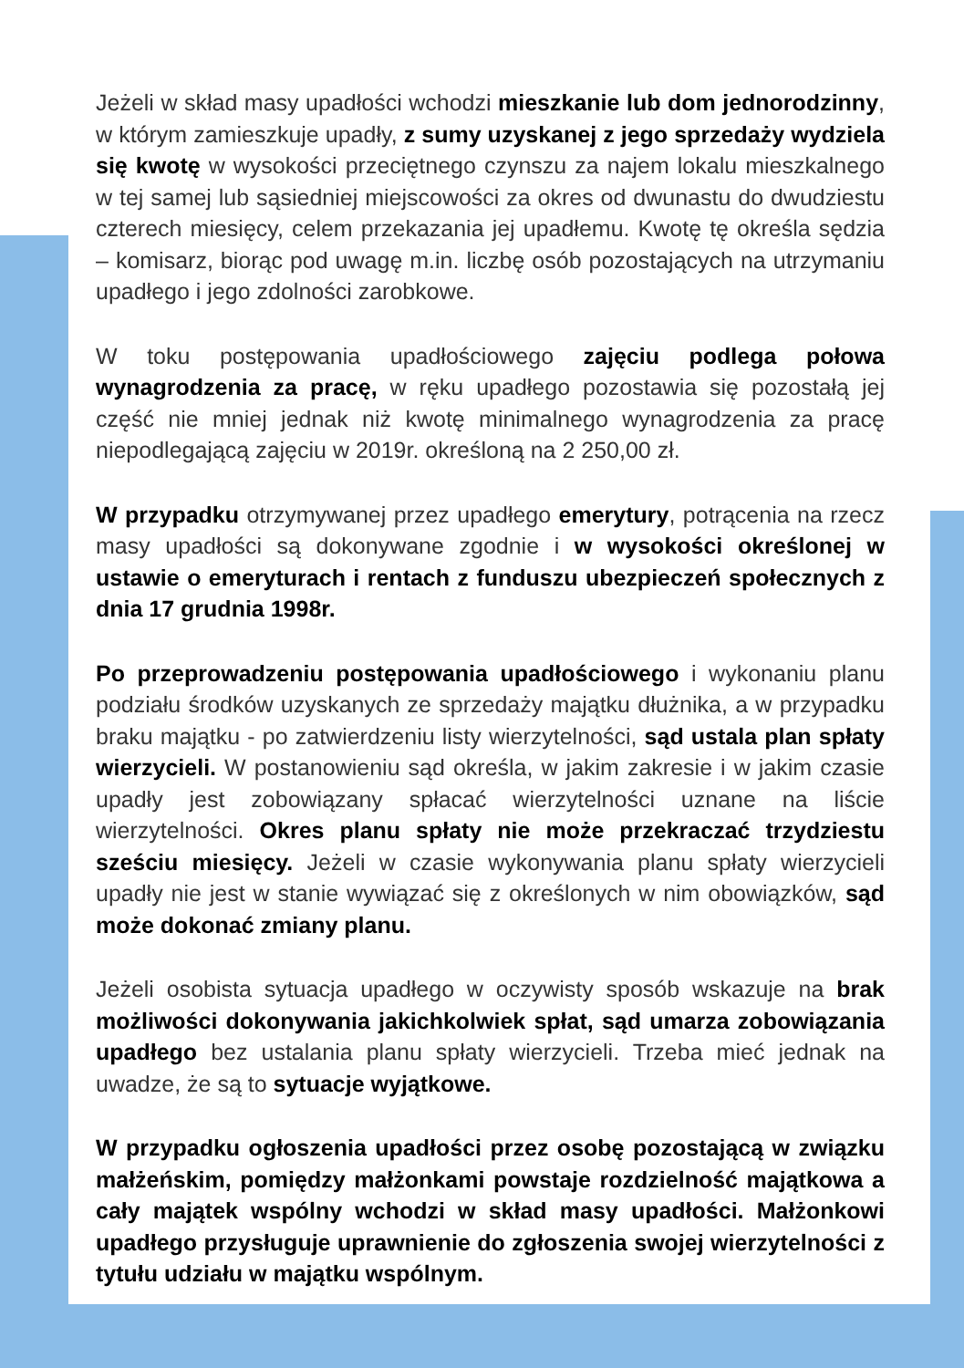Jeżeli w skład masy upadłości wchodzi mieszkanie lub dom jednorodzinny, w którym zamieszkuje upadły, z sumy uzyskanej z jego sprzedaży wydziela się kwotę w wysokości przeciętnego czynszu za najem lokalu mieszkalnego w tej samej lub sąsiedniej miejscowości za okres od dwunastu do dwudziestu czterech miesięcy, celem przekazania jej upadłemu. Kwotę tę określa sędzia – komisarz, biorąc pod uwagę m.in. liczbę osób pozostających na utrzymaniu upadłego i jego zdolności zarobkowe.
W toku postępowania upadłościowego zajęciu podlega połowa wynagrodzenia za pracę, w ręku upadłego pozostawia się pozostałą jej część nie mniej jednak niż kwotę minimalnego wynagrodzenia za pracę niepodlegającą zajęciu w 2019r. określoną na 2 250,00 zł.
W przypadku otrzymywanej przez upadłego emerytury, potrącenia na rzecz masy upadłości są dokonywane zgodnie i w wysokości określonej w ustawie o emeryturach i rentach z funduszu ubezpieczeń społecznych z dnia 17 grudnia 1998r.
Po przeprowadzeniu postępowania upadłościowego i wykonaniu planu podziału środków uzyskanych ze sprzedaży majątku dłużnika, a w przypadku braku majątku - po zatwierdzeniu listy wierzytelności, sąd ustala plan spłaty wierzycieli. W postanowieniu sąd określa, w jakim zakresie i w jakim czasie upadły jest zobowiązany spłacać wierzytelności uznane na liście wierzytelności. Okres planu spłaty nie może przekraczać trzydziestu sześciu miesięcy. Jeżeli w czasie wykonywania planu spłaty wierzycieli upadły nie jest w stanie wywiązać się z określonych w nim obowiązków, sąd może dokonać zmiany planu.
Jeżeli osobista sytuacja upadłego w oczywisty sposób wskazuje na brak możliwości dokonywania jakichkolwiek spłat, sąd umarza zobowiązania upadłego bez ustalania planu spłaty wierzycieli. Trzeba mieć jednak na uwadze, że są to sytuacje wyjątkowe.
W przypadku ogłoszenia upadłości przez osobę pozostającą w związku małżeńskim, pomiędzy małżonkami powstaje rozdzielność majątkowa a cały majątek wspólny wchodzi w skład masy upadłości. Małżonkowi upadłego przysługuje uprawnienie do zgłoszenia swojej wierzytelności z tytułu udziału w majątku wspólnym.